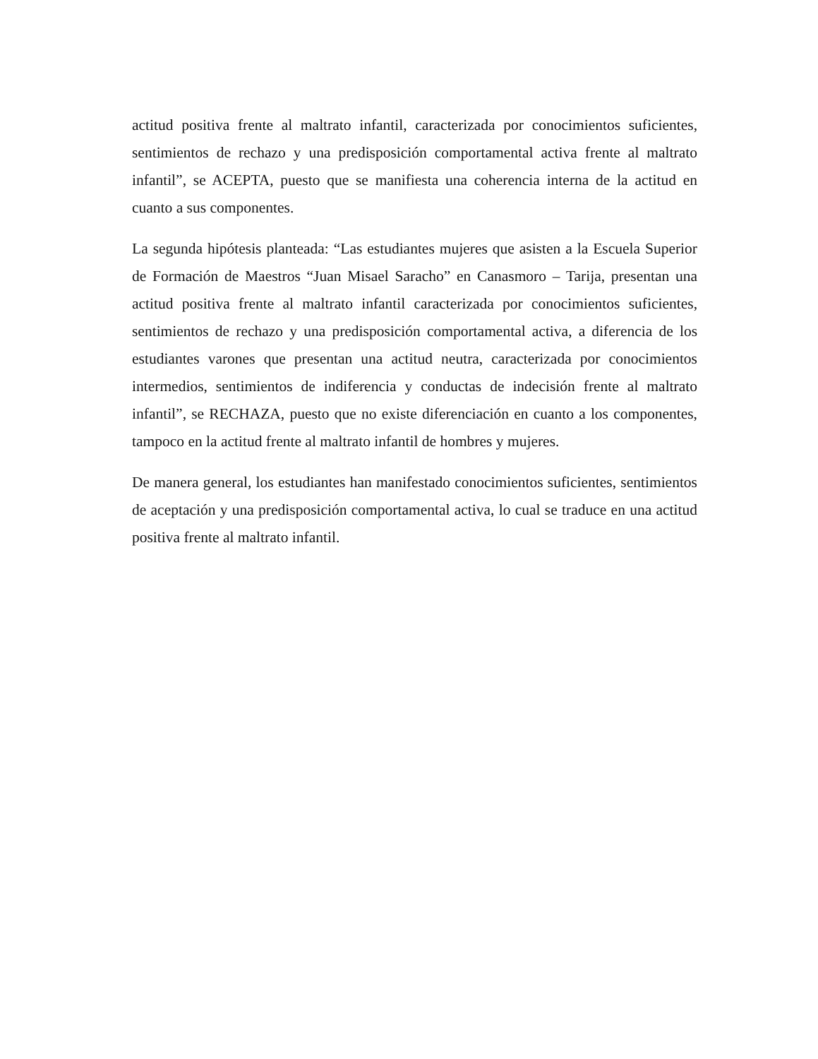actitud positiva frente al maltrato infantil, caracterizada por conocimientos suficientes, sentimientos de rechazo y una predisposición comportamental activa frente al maltrato infantil”, se ACEPTA, puesto que se manifiesta una coherencia interna de la actitud en cuanto a sus componentes.
La segunda hipótesis planteada: “Las estudiantes mujeres que asisten a la Escuela Superior de Formación de Maestros “Juan Misael Saracho” en Canasmoro – Tarija, presentan una actitud positiva frente al maltrato infantil caracterizada por conocimientos suficientes, sentimientos de rechazo y una predisposición comportamental activa, a diferencia de los estudiantes varones que presentan una actitud neutra, caracterizada por conocimientos intermedios, sentimientos de indiferencia y conductas de indecisión frente al maltrato infantil”, se RECHAZA, puesto que no existe diferenciación en cuanto a los componentes, tampoco en la actitud frente al maltrato infantil de hombres y mujeres.
De manera general, los estudiantes han manifestado conocimientos suficientes, sentimientos de aceptación y una predisposición comportamental activa, lo cual se traduce en una actitud positiva frente al maltrato infantil.